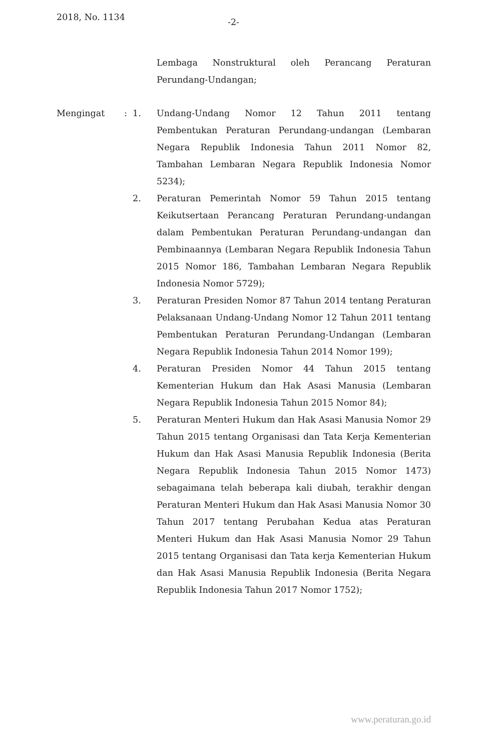2018, No. 1134 -2-
Lembaga Nonstruktural oleh Perancang Peraturan Perundang-Undangan;
Mengingat :
1. Undang-Undang Nomor 12 Tahun 2011 tentang Pembentukan Peraturan Perundang-undangan (Lembaran Negara Republik Indonesia Tahun 2011 Nomor 82, Tambahan Lembaran Negara Republik Indonesia Nomor 5234);
2. Peraturan Pemerintah Nomor 59 Tahun 2015 tentang Keikutsertaan Perancang Peraturan Perundang-undangan dalam Pembentukan Peraturan Perundang-undangan dan Pembinaannya (Lembaran Negara Republik Indonesia Tahun 2015 Nomor 186, Tambahan Lembaran Negara Republik Indonesia Nomor 5729);
3. Peraturan Presiden Nomor 87 Tahun 2014 tentang Peraturan Pelaksanaan Undang-Undang Nomor 12 Tahun 2011 tentang Pembentukan Peraturan Perundang-Undangan (Lembaran Negara Republik Indonesia Tahun 2014 Nomor 199);
4. Peraturan Presiden Nomor 44 Tahun 2015 tentang Kementerian Hukum dan Hak Asasi Manusia (Lembaran Negara Republik Indonesia Tahun 2015 Nomor 84);
5. Peraturan Menteri Hukum dan Hak Asasi Manusia Nomor 29 Tahun 2015 tentang Organisasi dan Tata Kerja Kementerian Hukum dan Hak Asasi Manusia Republik Indonesia (Berita Negara Republik Indonesia Tahun 2015 Nomor 1473) sebagaimana telah beberapa kali diubah, terakhir dengan Peraturan Menteri Hukum dan Hak Asasi Manusia Nomor 30 Tahun 2017 tentang Perubahan Kedua atas Peraturan Menteri Hukum dan Hak Asasi Manusia Nomor 29 Tahun 2015 tentang Organisasi dan Tata kerja Kementerian Hukum dan Hak Asasi Manusia Republik Indonesia (Berita Negara Republik Indonesia Tahun 2017 Nomor 1752);
www.peraturan.go.id